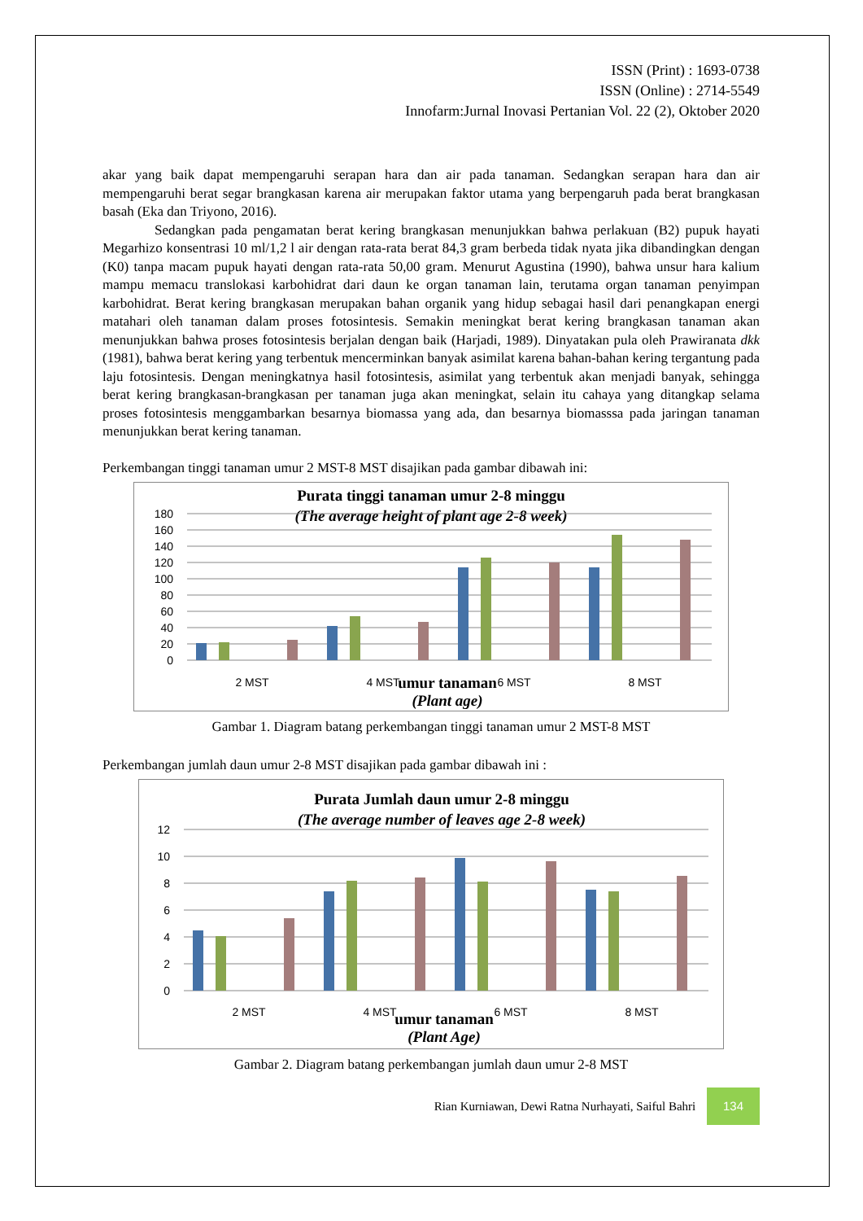ISSN (Print) : 1693-0738
ISSN (Online) : 2714-5549
Innofarm:Jurnal Inovasi Pertanian Vol. 22 (2), Oktober 2020
akar yang baik dapat mempengaruhi serapan hara dan air pada tanaman. Sedangkan serapan hara dan air mempengaruhi berat segar brangkasan karena air merupakan faktor utama yang berpengaruh pada berat brangkasan basah (Eka dan Triyono, 2016).
Sedangkan pada pengamatan berat kering brangkasan menunjukkan bahwa perlakuan (B2) pupuk hayati Megarhizo konsentrasi 10 ml/1,2 l air dengan rata-rata berat 84,3 gram berbeda tidak nyata jika dibandingkan dengan (K0) tanpa macam pupuk hayati dengan rata-rata 50,00 gram. Menurut Agustina (1990), bahwa unsur hara kalium mampu memacu translokasi karbohidrat dari daun ke organ tanaman lain, terutama organ tanaman penyimpan karbohidrat. Berat kering brangkasan merupakan bahan organik yang hidup sebagai hasil dari penangkapan energi matahari oleh tanaman dalam proses fotosintesis. Semakin meningkat berat kering brangkasan tanaman akan menunjukkan bahwa proses fotosintesis berjalan dengan baik (Harjadi, 1989). Dinyatakan pula oleh Prawiranata dkk (1981), bahwa berat kering yang terbentuk mencerminkan banyak asimilat karena bahan-bahan kering tergantung pada laju fotosintesis. Dengan meningkatnya hasil fotosintesis, asimilat yang terbentuk akan menjadi banyak, sehingga berat kering brangkasan-brangkasan per tanaman juga akan meningkat, selain itu cahaya yang ditangkap selama proses fotosintesis menggambarkan besarnya biomassa yang ada, dan besarnya biomasssa pada jaringan tanaman menunjukkan berat kering tanaman.
Perkembangan tinggi tanaman umur 2 MST-8 MST disajikan pada gambar dibawah ini:
Purata tinggi tanaman umur 2-8 minggu
(The average height of plant age 2-8 week)
180
160
140
120
100
80
60
40
20
0
2 MST
4 MST
6 MST
8 MST
umur tanaman
(Plant age)
Gambar 1. Diagram batang perkembangan tinggi tanaman umur 2 MST-8 MST
Perkembangan jumlah daun umur 2-8 MST disajikan pada gambar dibawah ini :
Purata Jumlah daun umur 2-8 minggu
(The average number of leaves age 2-8 week)
12
10
8
6
4
2
0
2 MST
4 MST
6 MST
8 MST
umur tanaman
(Plant Age)
Gambar 2. Diagram batang perkembangan jumlah daun umur 2-8 MST
Rian Kurniawan, Dewi Ratna Nurhayati, Saiful Bahri 134